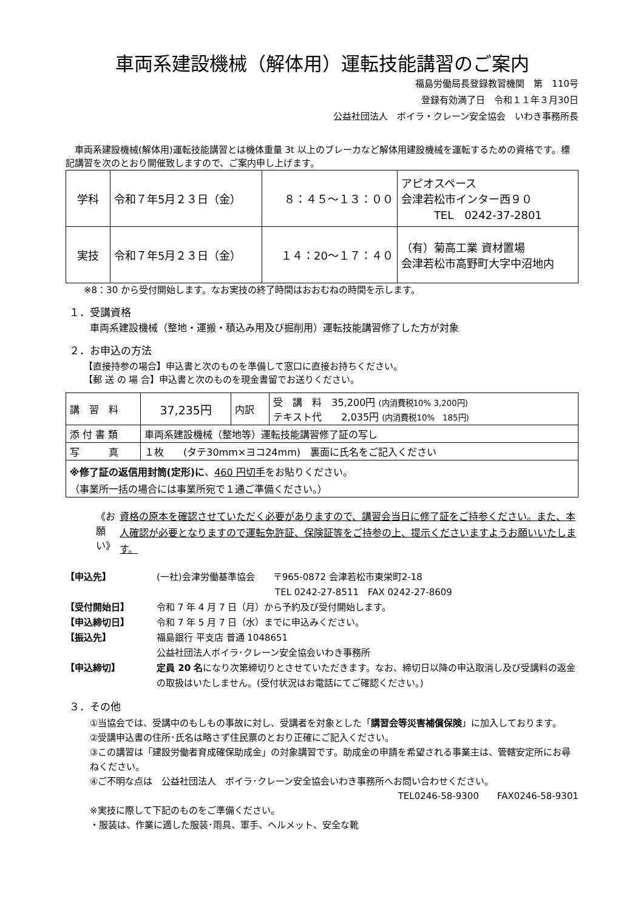車両系建設機械（解体用）運転技能講習のご案内
福島労働局長登録教習機関　第　110号
登録有効満了日　令和１１年３月30日
公益社団法人　ボイラ・クレーン安全協会　いわき事務所長
　車両系建設機械(解体用)運転技能講習とは機体重量 3t 以上のブレーカなど解体用建設機械を運転するための資格です。標記講習を次のとおり開催致しますので、ご案内申し上げます。
| 学科 | 令和７年5月２３日（金） | ８：４５～１３：００ | アピオスペース 会津若松市インター西９０ TEL 0242-37-2801 |
| 実技 | 令和７年5月２３日（金） | １４：20～１７：４０ | （有）菊高工業 資材置場 会津若松市高野町大字中沼地内 |
　　※8：30 から受付開始します。なお実技の終了時間はおおむねの時間を示します。
１．受講資格
車両系建設機械（整地・運搬・積込み用及び掘削用）運転技能講習修了した方が対象
２．お申込の方法
【直接持参の場合】申込書と次のものを準備して窓口に直接お持ちください。
【郵 送 の 場 合】申込書と次のものを現金書留でお送りください。
| 講 習 料 | 37,235円 | 内訳 | 受 講 料 35,200円 (内消費税10% 3,200円) テキスト代 2,035円 (内消費税10% 185円) |
| 添 付 書 類 | 車両系建設機械（整地等）運転技能講習修了証の写し | | |
| 写 真 | １枚 (タテ30mm×ヨコ24mm) 裏面に氏名をご記入ください | | |
| ※修了証の返信用封筒(定形)に 、 460 円切手 をお貼りください。 （事業所一括の場合には事業所宛で１通ご準備ください。） | | | |
《お願い》 資格の原本を確認させていただく必要がありますので、講習会当日に修了証をご持参ください。また、本人確認が必要となりますので運転免許証、保険証等をご持参の上、提示くださいますようお願いいたします。
【申込先】
(一社)会津労働基準協会　　〒965-0872 会津若松市東栄町2-18
　　　　　　　　　　　　　TEL 0242-27-8511　FAX 0242-27-8609
【受付開始日】
令和 7 年 4 月 7 日（月）から予約及び受付開始します。
【申込締切日】
令和 7 年 5 月 7 日（水）までに申込みください。
【振込先】
福島銀行 平支店 普通 1048651
公益社団法人ボイラ･クレーン安全協会いわき事務所
【申込締切】
定員 20 名になり次第締切りとさせていただきます。なお、締切日以降の申込取消し及び受講料の返金の取扱はいたしません。(受付状況はお電話にてご確認ください。)
３．その他
①当協会では、受講中のもしもの事故に対し、受講者を対象とした「講習会等災害補償保険」に加入しております。
②受講申込書の住所･氏名は略さず住民票のとおり正確にご記入ください。
③この講習は「建設労働者育成確保助成金」の対象講習です。助成金の申請を希望される事業主は、管轄安定所にお尋ねください。
④ご不明な点は　公益社団法人　ボイラ･クレーン安全協会いわき事務所へお問い合わせください。
TEL0246-58-9300　　FAX0246-58-9301
※実技に際して下記のものをご準備ください。
・服装は、作業に適した服装･雨具、軍手、ヘルメット、安全な靴